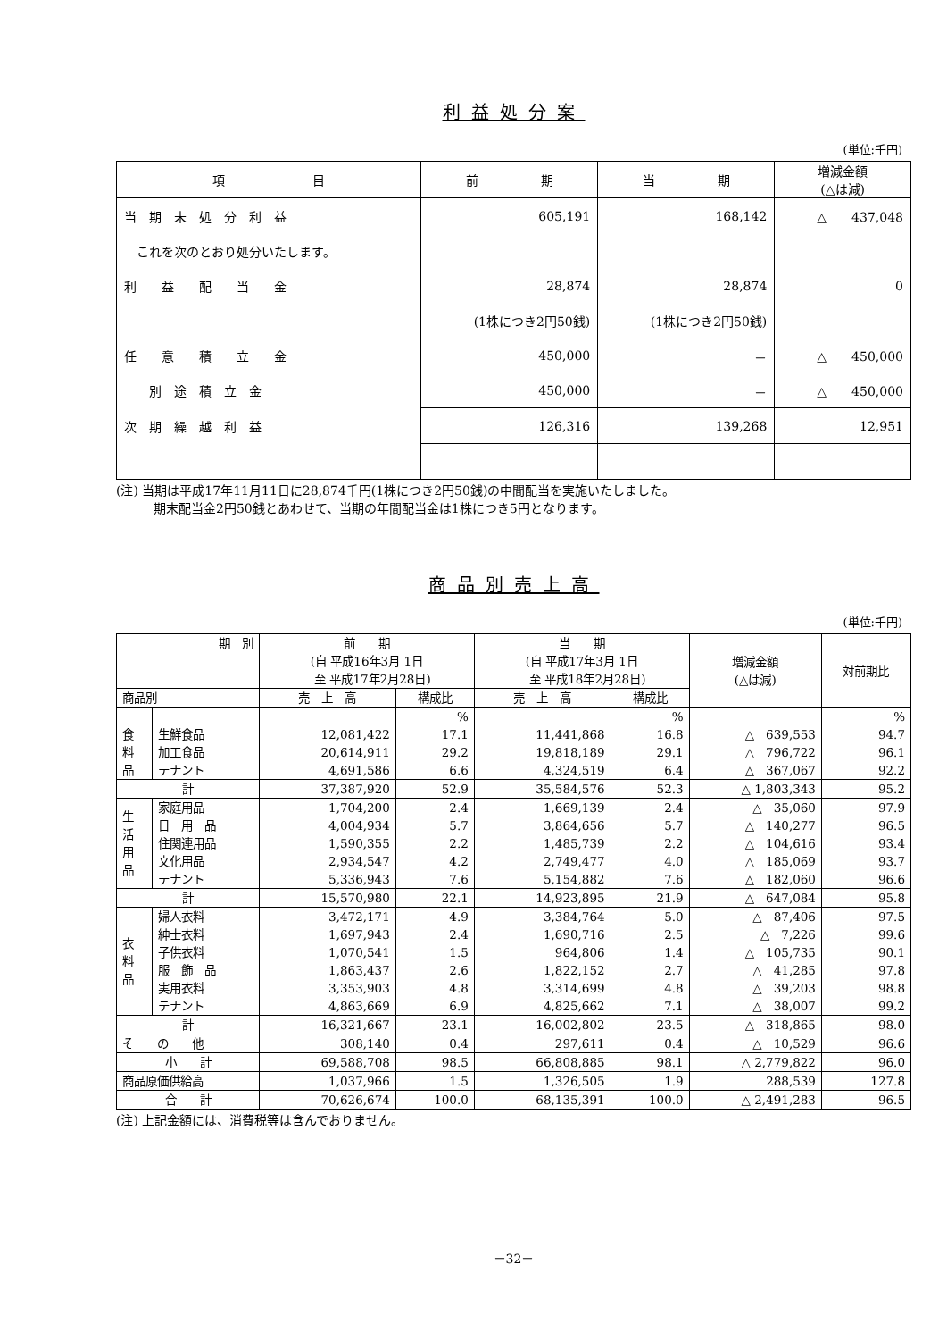利益処分案
(単位:千円)
| 項 目 | 前 期 | 当 期 | 増減金額 (△は減) |
| --- | --- | --- | --- |
| 当 期 未 処 分 利 益 | 605,191 | 168,142 | △ 437,048 |
| これを次のとおり処分いたします。 | | | |
| 利 益 配 当 金 | 28,874 | 28,874 | 0 |
| | (1株につき2円50銭) | (1株につき2円50銭) | |
| 任 意 積 立 金 | 450,000 | － | △ 450,000 |
| 別 途 積 立 金 | 450,000 | － | △ 450,000 |
| 次 期 繰 越 利 益 | 126,316 | 139,268 | 12,951 |
(注) 当期は平成17年11月11日に28,874千円(1株につき2円50銭)の中間配当を実施いたしました。
　　　期末配当金2円50銭とあわせて、当期の年間配当金は1株につき5円となります。
商品別売上高
(単位:千円)
| 期 別 | | 前 期 (自 平成16年3月 1日 至 平成17年2月28日) | | 当 期 (自 平成17年3月 1日 至 平成18年2月28日) | | 増減金額 (△は減) | 対前期比 |
| --- | --- | --- | --- | --- | --- | --- | --- |
| 商品別 | | 売 上 高 | 構成比 | 売 上 高 | 構成比 | | |
| | | | % | | % | | % |
| 食 料 品 | 生鮮食品 | 12,081,422 | 17.1 | 11,441,868 | 16.8 | △ 639,553 | 94.7 |
| | 加工食品 | 20,614,911 | 29.2 | 19,818,189 | 29.1 | △ 796,722 | 96.1 |
| | テナント | 4,691,586 | 6.6 | 4,324,519 | 6.4 | △ 367,067 | 92.2 |
| 計 | | 37,387,920 | 52.9 | 35,584,576 | 52.3 | △ 1,803,343 | 95.2 |
| 生 活 用 品 | 家庭用品 | 1,704,200 | 2.4 | 1,669,139 | 2.4 | △ 35,060 | 97.9 |
| | 日 用 品 | 4,004,934 | 5.7 | 3,864,656 | 5.7 | △ 140,277 | 96.5 |
| | 住関連用品 | 1,590,355 | 2.2 | 1,485,739 | 2.2 | △ 104,616 | 93.4 |
| | 文化用品 | 2,934,547 | 4.2 | 2,749,477 | 4.0 | △ 185,069 | 93.7 |
| | テナント | 5,336,943 | 7.6 | 5,154,882 | 7.6 | △ 182,060 | 96.6 |
| 計 | | 15,570,980 | 22.1 | 14,923,895 | 21.9 | △ 647,084 | 95.8 |
| 衣 料 品 | 婦人衣料 | 3,472,171 | 4.9 | 3,384,764 | 5.0 | △ 87,406 | 97.5 |
| | 紳士衣料 | 1,697,943 | 2.4 | 1,690,716 | 2.5 | △ 7,226 | 99.6 |
| | 子供衣料 | 1,070,541 | 1.5 | 964,806 | 1.4 | △ 105,735 | 90.1 |
| | 服 飾 品 | 1,863,437 | 2.6 | 1,822,152 | 2.7 | △ 41,285 | 97.8 |
| | 実用衣料 | 3,353,903 | 4.8 | 3,314,699 | 4.8 | △ 39,203 | 98.8 |
| | テナント | 4,863,669 | 6.9 | 4,825,662 | 7.1 | △ 38,007 | 99.2 |
| 計 | | 16,321,667 | 23.1 | 16,002,802 | 23.5 | △ 318,865 | 98.0 |
| そ の 他 | | 308,140 | 0.4 | 297,611 | 0.4 | △ 10,529 | 96.6 |
| 小 計 | | 69,588,708 | 98.5 | 66,808,885 | 98.1 | △ 2,779,822 | 96.0 |
| 商品原価供給高 | | 1,037,966 | 1.5 | 1,326,505 | 1.9 | 288,539 | 127.8 |
| 合 計 | | 70,626,674 | 100.0 | 68,135,391 | 100.0 | △ 2,491,283 | 96.5 |
(注) 上記金額には、消費税等は含んでおりません。
－32－